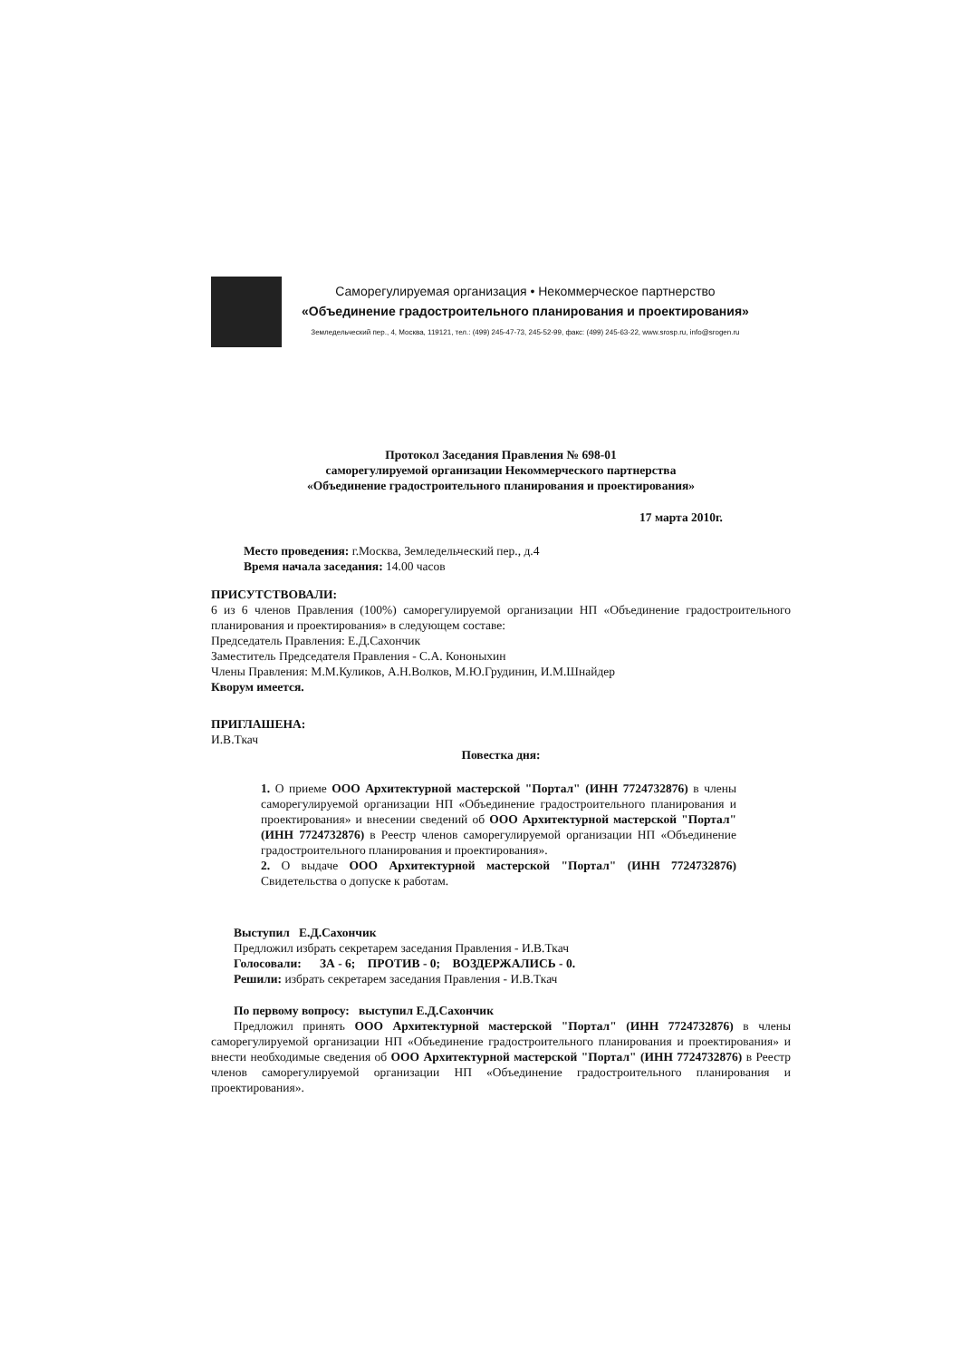Саморегулируемая организация • Некоммерческое партнерство
«Объединение градостроительного планирования и проектирования»
Земледельческий пер., 4, Москва, 119121, тел.: (499) 245-47-73, 245-52-99, факс: (499) 245-63-22, www.srosp.ru, info@srogen.ru
Протокол Заседания Правления № 698-01
саморегулируемой организации Некоммерческого партнерства
«Объединение градостроительного планирования и проектирования»
17 марта 2010г.
Место проведения: г.Москва, Земледельческий пер., д.4
Время начала заседания: 14.00 часов
ПРИСУТСТВОВАЛИ:
6 из 6 членов Правления (100%) саморегулируемой организации НП «Объединение градостроительного планирования и проектирования» в следующем составе:
Председатель Правления: Е.Д.Сахончик
Заместитель Председателя Правления - С.А. Кононыхин
Члены Правления: М.М.Куликов, А.Н.Волков, М.Ю.Грудинин, И.М.Шнайдер
Кворум имеется.
ПРИГЛАШЕНА:
И.В.Ткач
Повестка дня:
1. О приеме ООО Архитектурной мастерской "Портал" (ИНН 7724732876) в члены саморегулируемой организации НП «Объединение градостроительного планирования и проектирования» и внесении сведений об ООО Архитектурной мастерской "Портал" (ИНН 7724732876) в Реестр членов саморегулируемой организации НП «Объединение градостроительного планирования и проектирования».
2. О выдаче ООО Архитектурной мастерской "Портал" (ИНН 7724732876) Свидетельства о допуске к работам.
Выступил Е.Д.Сахончик
Предложил избрать секретарем заседания Правления - И.В.Ткач
Голосовали: ЗА - 6; ПРОТИВ - 0; ВОЗДЕРЖАЛИСЬ - 0.
Решили: избрать секретарем заседания Правления - И.В.Ткач
По первому вопросу: выступил Е.Д.Сахончик
Предложил принять ООО Архитектурной мастерской "Портал" (ИНН 7724732876) в члены саморегулируемой организации НП «Объединение градостроительного планирования и проектирования» и внести необходимые сведения об ООО Архитектурной мастерской "Портал" (ИНН 7724732876) в Реестр членов саморегулируемой организации НП «Объединение градостроительного планирования и проектирования».